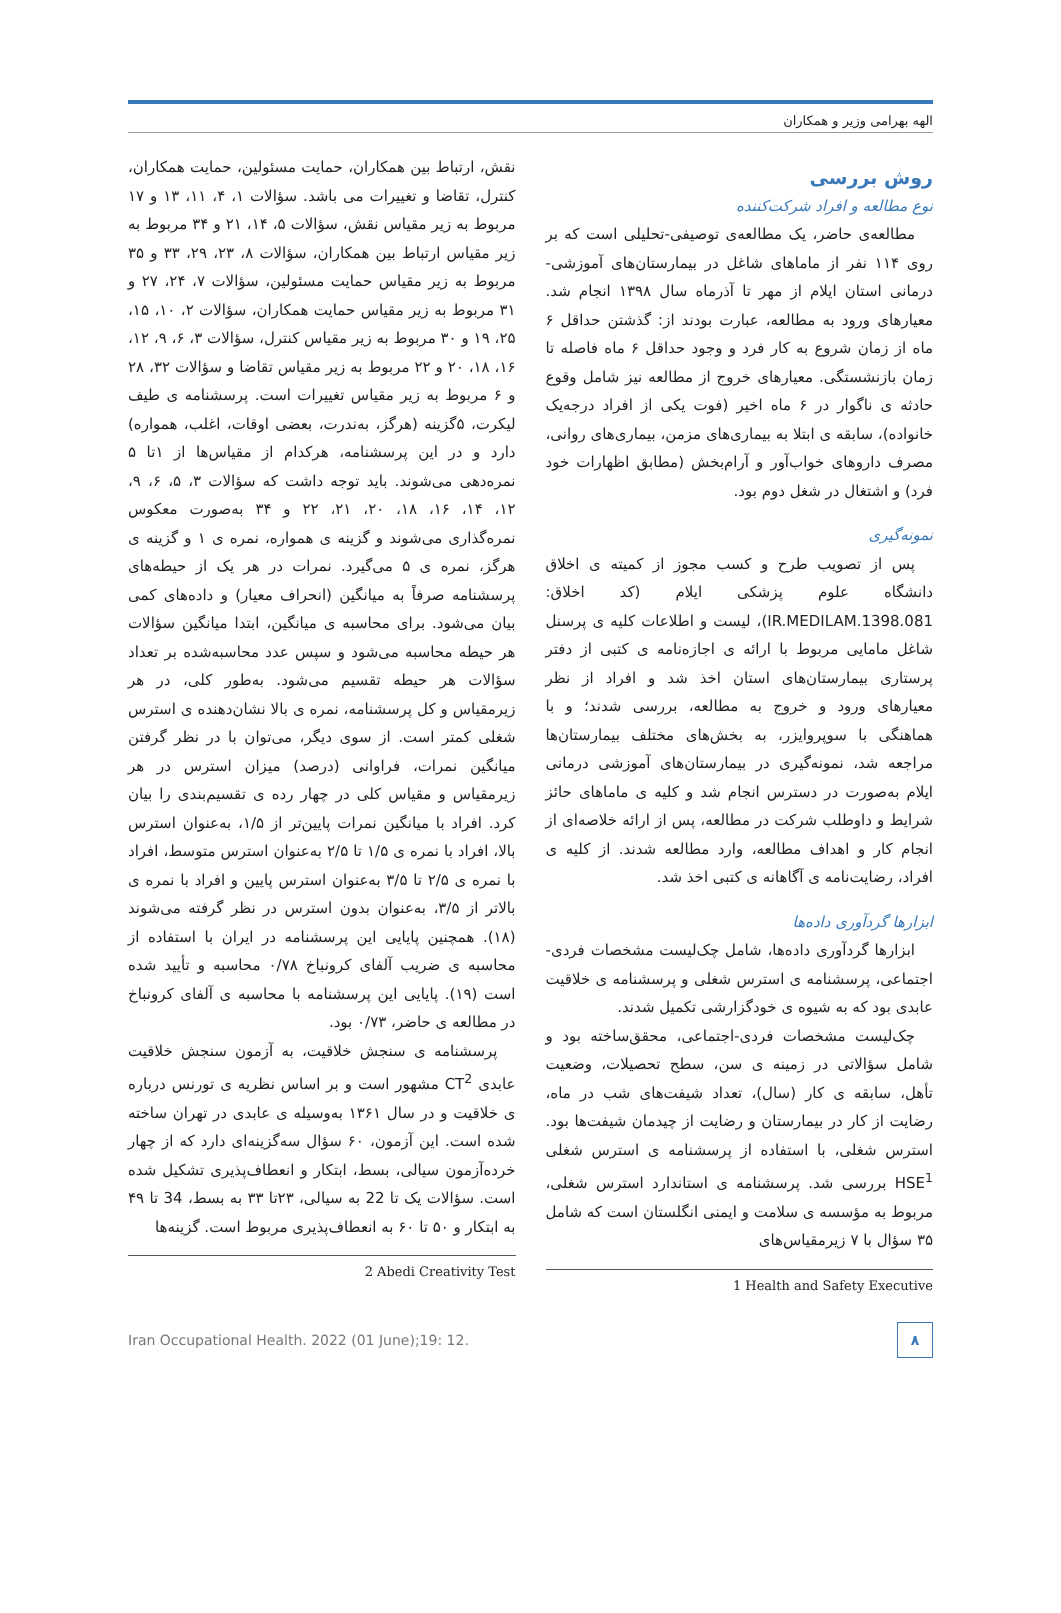الهه بهرامی وزیر و همکاران
روش بررسی
نوع مطالعه و افراد شرکت‌کننده
مطالعه‌ی حاضر، یک مطالعه‌ی توصیفی-تحلیلی است که بر روی ۱۱۴ نفر از ماماهای شاغل در بیمارستان‌های آموزشی-درمانی استان ایلام از مهر تا آذرماه سال ۱۳۹۸ انجام شد. معیارهای ورود به مطالعه، عبارت بودند از: گذشتن حداقل ۶ ماه از زمان شروع به کار فرد و وجود حداقل ۶ ماه فاصله تا زمان بازنشستگی. معیارهای خروج از مطالعه نیز شامل وقوع حادثه ی ناگوار در ۶ ماه اخیر (فوت یکی از افراد درجه‌یک خانواده)، سابقه ی ابتلا به بیماری‌های مزمن، بیماری‌های روانی، مصرف داروهای خواب‌آور و آرام‌بخش (مطابق اظهارات خود فرد) و اشتغال در شغل دوم بود.
نمونه‌گیری
پس از تصویب طرح و کسب مجوز از کمیته ی اخلاق دانشگاه علوم پزشکی ایلام (کد اخلاق: IR.MEDILAM.1398.081)، لیست و اطلاعات کلیه ی پرسنل شاغل مامایی مربوط با ارائه ی اجازه‌نامه ی کتبی از دفتر پرستاری بیمارستان‌های استان اخذ شد و افراد از نظر معیارهای ورود و خروج به مطالعه، بررسی شدند؛ و با هماهنگی با سوپروایزر، به بخش‌های مختلف بیمارستان‌ها مراجعه شد، نمونه‌گیری در بیمارستان‌های آموزشی درمانی ایلام به‌صورت در دسترس انجام شد و کلیه ی ماماهای حائز شرایط و داوطلب شرکت در مطالعه، پس از ارائه خلاصه‌ای از انجام کار و اهداف مطالعه، وارد مطالعه شدند. از کلیه ی افراد، رضایت‌نامه ی آگاهانه ی کتبی اخذ شد.
ابزارها گردآوری داده‌ها
ابزارها گردآوری داده‌ها، شامل چک‌لیست مشخصات فردی-اجتماعی، پرسشنامه ی استرس شغلی و پرسشنامه ی خلاقیت عابدی بود که به شیوه ی خودگزارشی تکمیل شدند.
چک‌لیست مشخصات فردی-اجتماعی، محقق‌ساخته بود و شامل سؤالاتی در زمینه ی سن، سطح تحصیلات، وضعیت تأهل، سابقه ی کار (سال)، تعداد شیفت‌های شب در ماه، رضایت از کار در بیمارستان و رضایت از چیدمان شیفت‌ها بود. استرس شغلی، با استفاده از پرسشنامه ی استرس شغلی HSE<sup>1</sup> بررسی شد. پرسشنامه ی استاندارد استرس شغلی، مربوط به مؤسسه ی سلامت و ایمنی انگلستان است که شامل ۳۵ سؤال با ۷ زیرمقیاس‌های
1 Health and Safety Executive
نقش، ارتباط بین همکاران، حمایت مسئولین، حمایت همکاران، کنترل، تقاضا و تغییرات می باشد. سؤالات ۱، ۴، ۱۱، ۱۳ و ۱۷ مربوط به زیر مقیاس نقش، سؤالات ۵، ۱۴، ۲۱ و ۳۴ مربوط به زیر مقیاس ارتباط بین همکاران، سؤالات ۸، ۲۳، ۲۹، ۳۳ و ۳۵ مربوط به زیر مقیاس حمایت مسئولین، سؤالات ۷، ۲۴، ۲۷ و ۳۱ مربوط به زیر مقیاس حمایت همکاران، سؤالات ۲، ۱۰، ۱۵، ۲۵، ۱۹ و ۳۰ مربوط به زیر مقیاس کنترل، سؤالات ۳، ۶، ۹، ۱۲، ۱۶، ۱۸، ۲۰ و ۲۲ مربوط به زیر مقیاس تقاضا و سؤالات ۳۲، ۲۸ و ۶ مربوط به زیر مقیاس تغییرات است. پرسشنامه ی طیف لیکرت، ۵گزینه (هرگز، به‌ندرت، بعضی اوقات، اغلب، همواره) دارد و در این پرسشنامه، هرکدام از مقیاس‌ها از ۱تا ۵ نمره‌دهی می‌شوند. باید توجه داشت که سؤالات ۳، ۵، ۶، ۹، ۱۲، ۱۴، ۱۶، ۱۸، ۲۰، ۲۱، ۲۲ و ۳۴ به‌صورت معکوس نمره‌گذاری می‌شوند و گزینه ی همواره، نمره ی ۱ و گزینه ی هرگز، نمره ی ۵ می‌گیرد. نمرات در هر یک از حیطه‌های پرسشنامه صرفاً به میانگین (انحراف معیار) و داده‌های کمی بیان می‌شود. برای محاسبه ی میانگین، ابتدا میانگین سؤالات هر حیطه محاسبه می‌شود و سپس عدد محاسبه‌شده بر تعداد سؤالات هر حیطه تقسیم می‌شود. به‌طور کلی، در هر زیرمقیاس و کل پرسشنامه، نمره ی بالا نشان‌دهنده ی استرس شغلی کمتر است. از سوی دیگر، می‌توان با در نظر گرفتن میانگین نمرات، فراوانی (درصد) میزان استرس در هر زیرمقیاس و مقیاس کلی در چهار رده ی تقسیم‌بندی را بیان کرد. افراد با میانگین نمرات پایین‌تر از ۱/۵، به‌عنوان استرس بالا، افراد با نمره ی ۱/۵ تا ۲/۵ به‌عنوان استرس متوسط، افراد با نمره ی ۲/۵ تا ۳/۵ به‌عنوان استرس پایین و افراد با نمره ی بالاتر از ۳/۵، به‌عنوان بدون استرس در نظر گرفته می‌شوند (۱۸). همچنین پایایی این پرسشنامه در ایران با استفاده از محاسبه ی ضریب آلفای کرونباخ ۰/۷۸ محاسبه و تأیید شده است (۱۹). پایایی این پرسشنامه با محاسبه ی آلفای کرونباخ در مطالعه ی حاضر، ۰/۷۳ بود.
پرسشنامه ی سنجش خلاقیت، به آزمون سنجش خلاقیت عابدی CT<sup>2</sup> مشهور است و بر اساس نظریه ی تورنس درباره ی خلاقیت و در سال ۱۳۶۱ به‌وسیله ی عابدی در تهران ساخته شده است. این آزمون، ۶۰ سؤال سه‌گزینه‌ای دارد که از چهار خرده‌آزمون سیالی، بسط، ابتکار و انعطاف‌پذیری تشکیل شده است. سؤالات یک تا 22 به سیالی، ۲۳تا ۳۳ به بسط، 34 تا ۴۹ به ابتکار و ۵۰ تا ۶۰ به انعطاف‌پذیری مربوط است. گزینه‌ها
2 Abedi Creativity Test
Iran Occupational Health. 2022 (01 June);19: 12.
۸